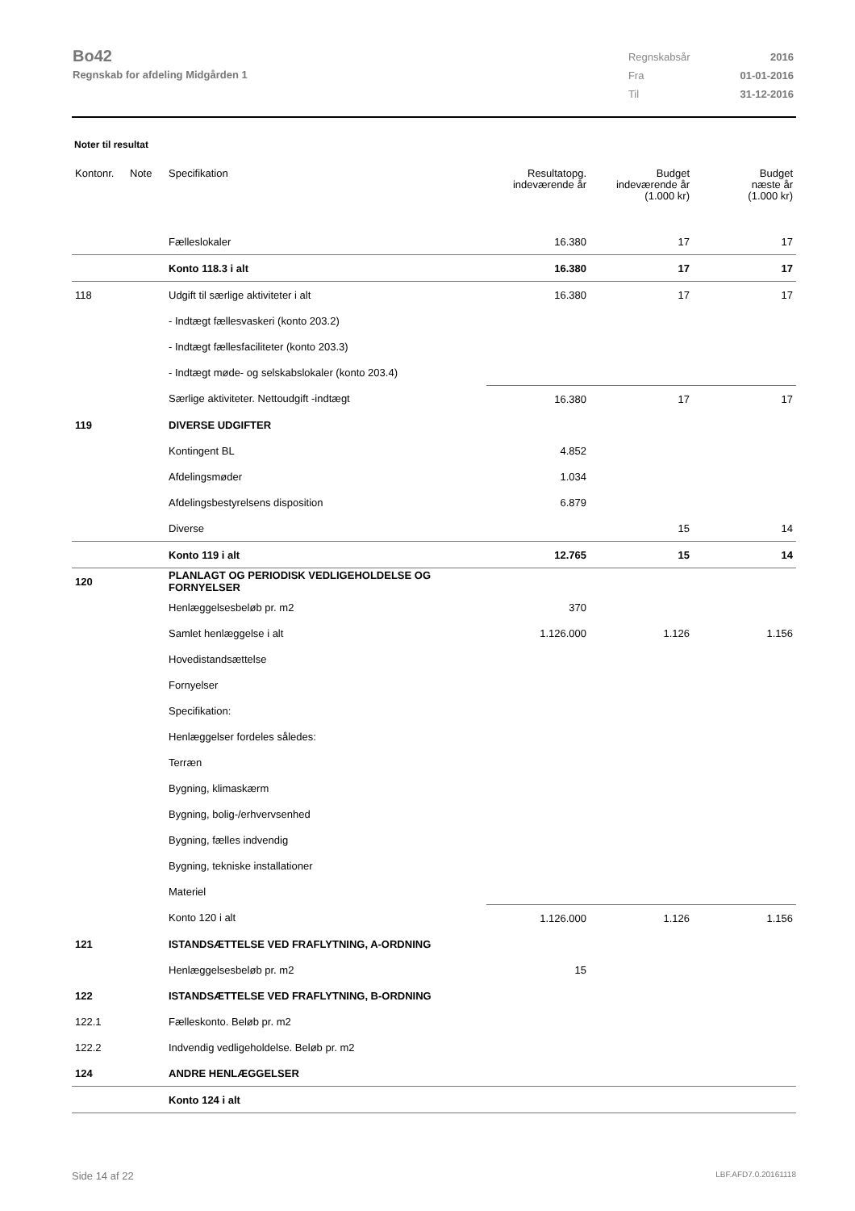Bo42
Regnskab for afdeling Midgården 1
| Regnskabsår | 2016 |
| Fra | 01-01-2016 |
| Til | 31-12-2016 |
Noter til resultat
| Kontonr. | Note | Specifikation | Resultatopg. indeværende år | Budget indeværende år (1.000 kr) | Budget næste år (1.000 kr) |
| --- | --- | --- | --- | --- | --- |
| | | Fælleslokaler | 16.380 | 17 | 17 |
| | | Konto 118.3 i alt | 16.380 | 17 | 17 |
| 118 | | Udgift til særlige aktiviteter i alt | 16.380 | 17 | 17 |
| | | - Indtægt fællesvaskeri (konto 203.2) | | | |
| | | - Indtægt fællesfaciliteter (konto 203.3) | | | |
| | | - Indtægt møde- og selskabslokaler (konto 203.4) | | | |
| | | Særlige aktiviteter. Nettoudgift -indtægt | 16.380 | 17 | 17 |
| 119 | | DIVERSE UDGIFTER | | | |
| | | Kontingent BL | 4.852 | | |
| | | Afdelingsmøder | 1.034 | | |
| | | Afdelingsbestyrelsens disposition | 6.879 | | |
| | | Diverse | | 15 | 14 |
| | | Konto 119 i alt | 12.765 | 15 | 14 |
| 120 | | PLANLAGT OG PERIODISK VEDLIGEHOLDELSE OG FORNYELSER | | | |
| | | Henlæggelsesbeløb pr. m2 | 370 | | |
| | | Samlet henlæggelse i alt | 1.126.000 | 1.126 | 1.156 |
| | | Hovedistandsættelse | | | |
| | | Fornyelser | | | |
| | | Specifikation: | | | |
| | | Henlæggelser fordeles således: | | | |
| | | Terræn | | | |
| | | Bygning, klimaskærm | | | |
| | | Bygning, bolig-/erhvervsenhed | | | |
| | | Bygning, fælles indvendig | | | |
| | | Bygning, tekniske installationer | | | |
| | | Materiel | | | |
| | | Konto 120 i alt | 1.126.000 | 1.126 | 1.156 |
| 121 | | ISTANDSÆTTELSE VED FRAFLYTNING, A-ORDNING | | | |
| | | Henlæggelsesbeløb pr. m2 | 15 | | |
| 122 | | ISTANDSÆTTELSE VED FRAFLYTNING, B-ORDNING | | | |
| 122.1 | | Fælleskonto. Beløb pr. m2 | | | |
| 122.2 | | Indvendig vedligeholdelse. Beløb pr. m2 | | | |
| 124 | | ANDRE HENLÆGGELSER | | | |
| | | Konto 124 i alt | | | |
Side 14 af 22 LBF.AFD7.0.20161118